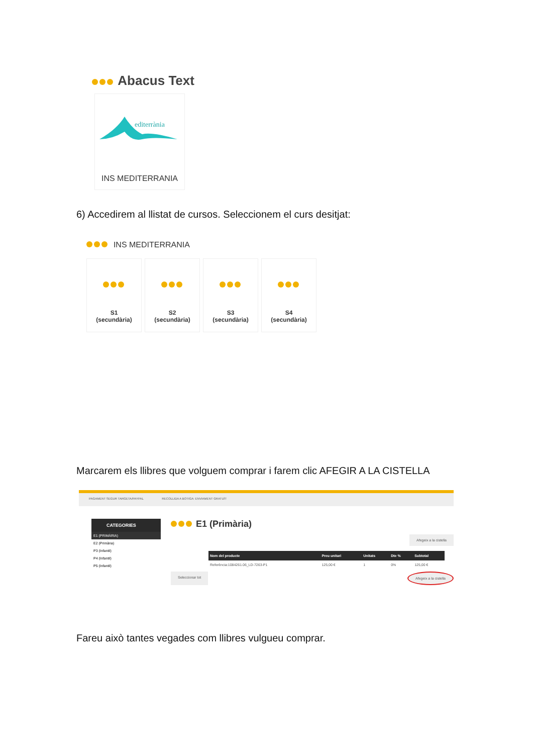Abacus Text
editerrània
INS MEDITERRANIA
6) Accedirem al llistat de cursos. Seleccionem el curs desitjat:
INS MEDITERRANIA
S1
(secundària)
S2
(secundària)
S3
(secundària)
S4
(secundària)
Marcarem els llibres que volguem comprar i farem clic AFEGIR A LA CISTELLA
PAGAMENT SEGUR TARGETA/PAYPAL RECOLLIDA A BOTIGA: ENVIAMENT GRATUÏT
CATEGORIES
E1 (PRIMÀRIA)
E2 (Primària)
P3 (Infantil)
P4 (Infantil)
P5 (Infantil)
E1 (Primària)
Afegeix a la cistella
| Nom del producte | Preu unitari | Unitats | Dte % | Subtotal |
| --- | --- | --- | --- | --- |
| Referència:1084261.06_LD-7263-P1 | 125,00 € | 1 | 0% | 125,00 € |
Seleccionar tot Afegeix a la cistella
Fareu això tantes vegades com llibres vulgueu comprar.